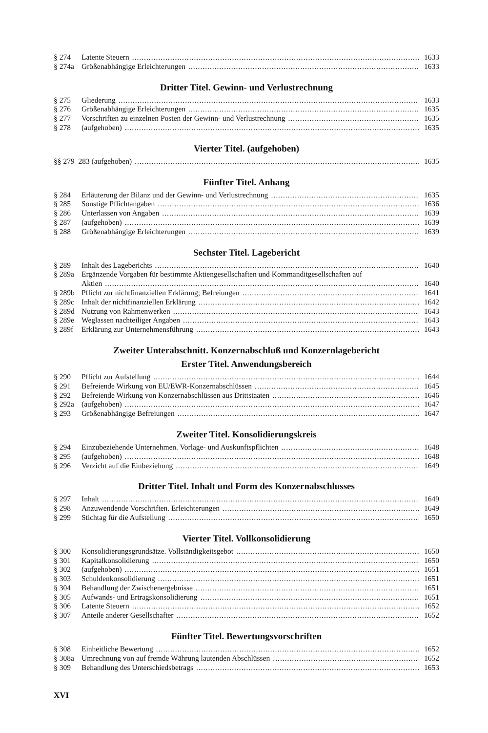§ 274 Latente Steuern 1633
§ 274a Größenabhängige Erleichterungen 1633
Dritter Titel. Gewinn- und Verlustrechnung
§ 275 Gliederung 1633
§ 276 Größenabhängige Erleichterungen 1635
§ 277 Vorschriften zu einzelnen Posten der Gewinn- und Verlustrechnung 1635
§ 278 (aufgehoben) 1635
Vierter Titel. (aufgehoben)
§§ 279–283 (aufgehoben) 1635
Fünfter Titel. Anhang
§ 284 Erläuterung der Bilanz und der Gewinn- und Verlustrechnung 1635
§ 285 Sonstige Pflichtangaben 1636
§ 286 Unterlassen von Angaben 1639
§ 287 (aufgehoben) 1639
§ 288 Größenabhängige Erleichterungen 1639
Sechster Titel. Lagebericht
§ 289 Inhalt des Lageberichts 1640
§ 289a Ergänzende Vorgaben für bestimmte Aktiengesellschaften und Kommanditgesellschaften auf
Aktien 1640
§ 289b Pflicht zur nichtfinanziellen Erklärung; Befreiungen 1641
§ 289c Inhalt der nichtfinanziellen Erklärung 1642
§ 289d Nutzung von Rahmenwerken 1643
§ 289e Weglassen nachteiliger Angaben 1643
§ 289f Erklärung zur Unternehmensführung 1643
Zweiter Unterabschnitt. Konzernabschluß und Konzernlagebericht
Erster Titel. Anwendungsbereich
§ 290 Pflicht zur Aufstellung 1644
§ 291 Befreiende Wirkung von EU/EWR-Konzernabschlüssen 1645
§ 292 Befreiende Wirkung von Konzernabschlüssen aus Drittstaaten 1646
§ 292a (aufgehoben) 1647
§ 293 Größenabhängige Befreiungen 1647
Zweiter Titel. Konsolidierungskreis
§ 294 Einzubeziehende Unternehmen. Vorlage- und Auskunftspflichten 1648
§ 295 (aufgehoben) 1648
§ 296 Verzicht auf die Einbeziehung 1649
Dritter Titel. Inhalt und Form des Konzernabschlusses
§ 297 Inhalt 1649
§ 298 Anzuwendende Vorschriften. Erleichterungen 1649
§ 299 Stichtag für die Aufstellung 1650
Vierter Titel. Vollkonsolidierung
§ 300 Konsolidierungsgrundsätze. Vollständigkeitsgebot 1650
§ 301 Kapitalkonsolidierung 1650
§ 302 (aufgehoben) 1651
§ 303 Schuldenkonsolidierung 1651
§ 304 Behandlung der Zwischenergebnisse 1651
§ 305 Aufwands- und Ertragskonsolidierung 1651
§ 306 Latente Steuern 1652
§ 307 Anteile anderer Gesellschafter 1652
Fünfter Titel. Bewertungsvorschriften
§ 308 Einheitliche Bewertung 1652
§ 308a Umrechnung von auf fremde Währung lautenden Abschlüssen 1652
§ 309 Behandlung des Unterschiedsbetrags 1653
XVI